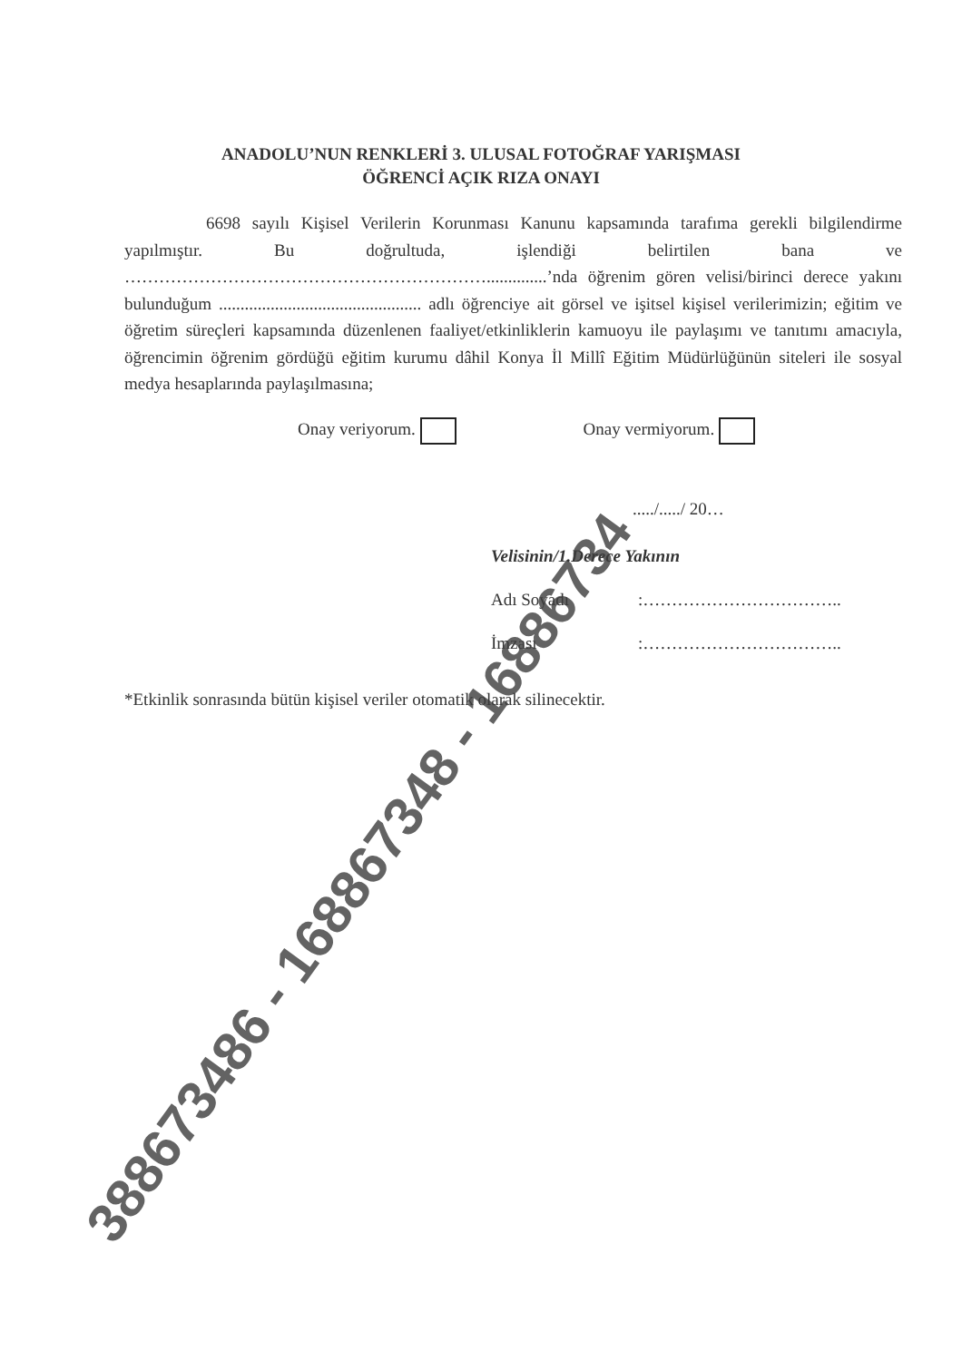ANADOLU’NUN RENKLERİ 3. ULUSAL FOTOĞRAF YARIŞMASI
ÖĞRENCİ AÇIK RIZA ONAYI
6698 sayılı Kişisel Verilerin Korunması Kanunu kapsamında tarafıma gerekli bilgilendirme yapılmıştır. Bu doğrultuda, işlendiği belirtilen bana ve ………………………………………………………..............’nda öğrenim gören velisi/birinci derece yakını bulunduğum ............................................... adlı öğrenciye ait görsel ve işitsel kişisel verilerimizin; eğitim ve öğretim süreçleri kapsamında düzenlenen faaliyet/etkinliklerin kamuoyu ile paylaşımı ve tanıtımı amacıyla, öğrencimin öğrenim gördüğü eğitim kurumu dâhil Konya İl Millî Eğitim Müdürlüğünün siteleri ile sosyal medya hesaplarında paylaşılmasına;
Onay veriyorum. Onay vermiyorum.
...../...../ 20…
Velisinin/1.Derece Yakının
Adı Soyadı:……………………………..
İmzası:……………………………..
*Etkinlik sonrasında bütün kişisel veriler otomatik olarak silinecektir.
388673486 - 168867348 - 16886734